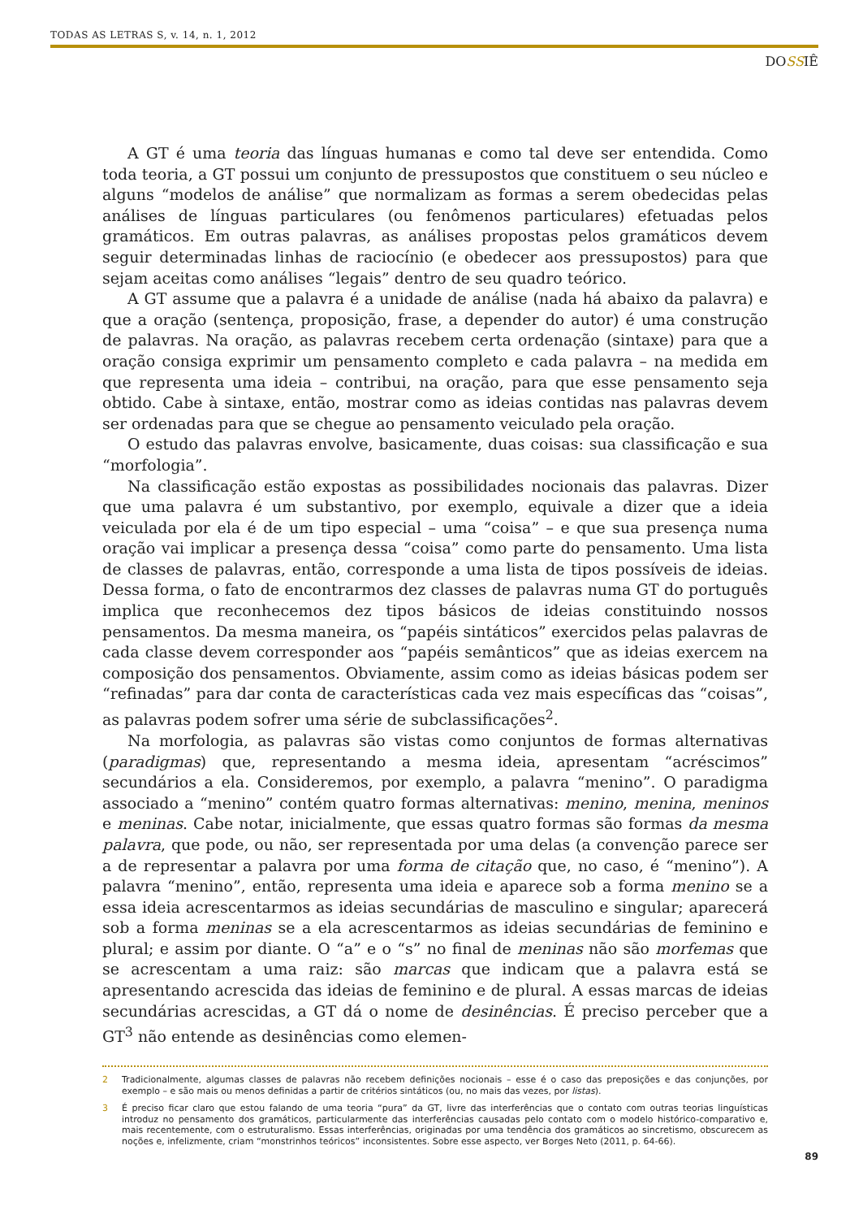TODAS AS LETRAS S, v. 14, n. 1, 2012
DOSSIÊ
A GT é uma teoria das línguas humanas e como tal deve ser entendida. Como toda teoria, a GT possui um conjunto de pressupostos que constituem o seu núcleo e alguns “modelos de análise” que normalizam as formas a serem obedecidas pelas análises de línguas particulares (ou fenômenos particulares) efetuadas pelos gramáticos. Em outras palavras, as análises propostas pelos gramáticos devem seguir determinadas linhas de raciocínio (e obedecer aos pressupostos) para que sejam aceitas como análises “legais” dentro de seu quadro teórico.
A GT assume que a palavra é a unidade de análise (nada há abaixo da palavra) e que a oração (sentença, proposição, frase, a depender do autor) é uma construção de palavras. Na oração, as palavras recebem certa ordenação (sintaxe) para que a oração consiga exprimir um pensamento completo e cada palavra – na medida em que representa uma ideia – contribui, na oração, para que esse pensamento seja obtido. Cabe à sintaxe, então, mostrar como as ideias contidas nas palavras devem ser ordenadas para que se chegue ao pensamento veiculado pela oração.
O estudo das palavras envolve, basicamente, duas coisas: sua classificação e sua “morfologia”.
Na classificação estão expostas as possibilidades nocionais das palavras. Dizer que uma palavra é um substantivo, por exemplo, equivale a dizer que a ideia veiculada por ela é de um tipo especial – uma “coisa” – e que sua presença numa oração vai implicar a presença dessa “coisa” como parte do pensamento. Uma lista de classes de palavras, então, corresponde a uma lista de tipos possíveis de ideias. Dessa forma, o fato de encontrarmos dez classes de palavras numa GT do português implica que reconhecemos dez tipos básicos de ideias constituindo nossos pensamentos. Da mesma maneira, os “papéis sintáticos” exercidos pelas palavras de cada classe devem corresponder aos “papéis semânticos” que as ideias exercem na composição dos pensamentos. Obviamente, assim como as ideias básicas podem ser “refinadas” para dar conta de características cada vez mais específicas das “coisas”, as palavras podem sofrer uma série de subclassificações<sup>2</sup>.
Na morfologia, as palavras são vistas como conjuntos de formas alternativas (paradigmas) que, representando a mesma ideia, apresentam “acréscimos” secundários a ela. Consideremos, por exemplo, a palavra “menino”. O paradigma associado a “menino” contém quatro formas alternativas: menino, menina, meninos e meninas. Cabe notar, inicialmente, que essas quatro formas são formas da mesma palavra, que pode, ou não, ser representada por uma delas (a convenção parece ser a de representar a palavra por uma forma de citação que, no caso, é “menino”). A palavra “menino”, então, representa uma ideia e aparece sob a forma menino se a essa ideia acrescentarmos as ideias secundárias de masculino e singular; aparecerá sob a forma meninas se a ela acrescentarmos as ideias secundárias de feminino e plural; e assim por diante. O “a” e o “s” no final de meninas não são morfemas que se acrescentam a uma raiz: são marcas que indicam que a palavra está se apresentando acrescida das ideias de feminino e de plural. A essas marcas de ideias secundárias acrescidas, a GT dá o nome de desinências. É preciso perceber que a GT<sup>3</sup> não entende as desinências como elemen-
2 Tradicionalmente, algumas classes de palavras não recebem definições nocionais – esse é o caso das preposições e das conjunções, por exemplo – e são mais ou menos definidas a partir de critérios sintáticos (ou, no mais das vezes, por listas).
3 É preciso ficar claro que estou falando de uma teoria “pura” da GT, livre das interferências que o contato com outras teorias linguísticas introduz no pensamento dos gramáticos, particularmente das interferências causadas pelo contato com o modelo histórico-comparativo e, mais recentemente, com o estruturalismo. Essas interferências, originadas por uma tendência dos gramáticos ao sincretismo, obscurecem as noções e, infelizmente, criam “monstrinhos teóricos” inconsistentes. Sobre esse aspecto, ver Borges Neto (2011, p. 64-66).
89